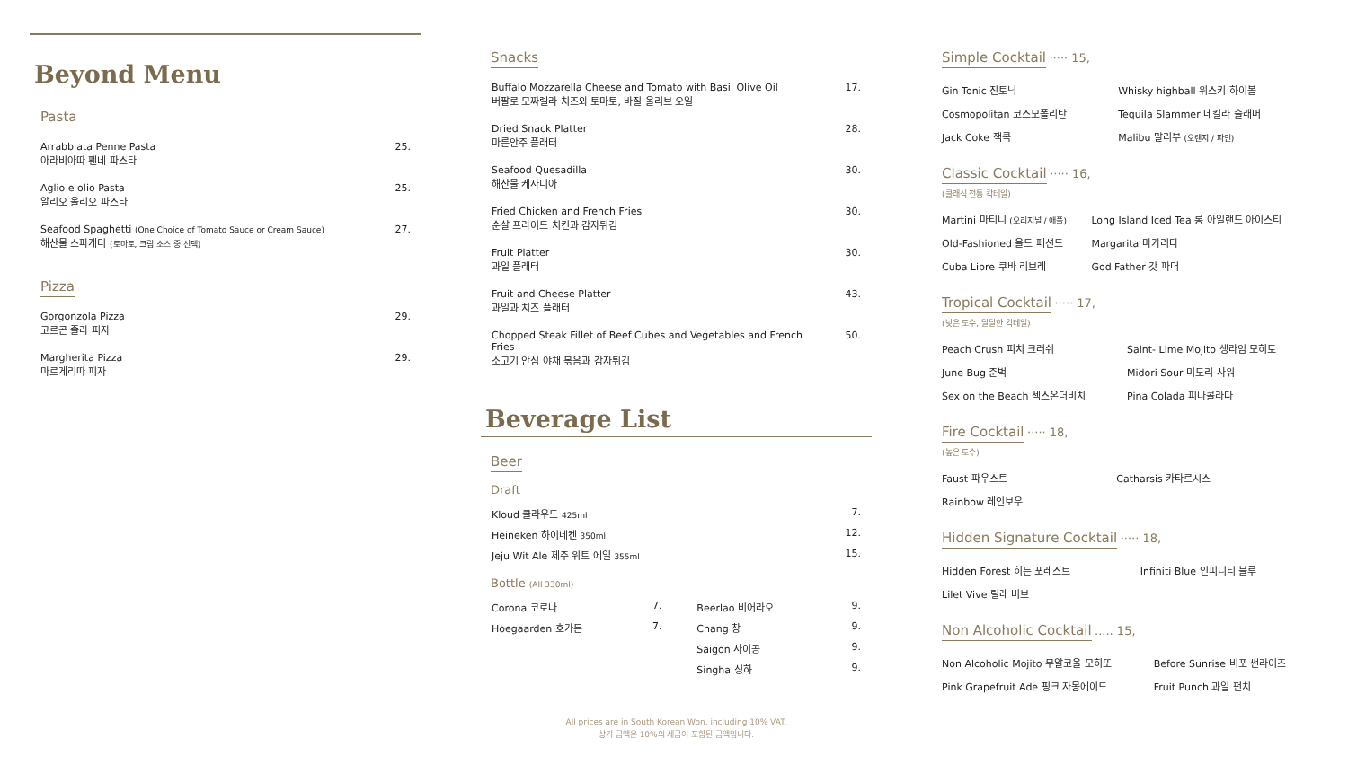Beyond Menu
Pasta
| Arrabbiata Penne Pasta 아라비아따 펜네 파스타 | 25. |
| Aglio e olio Pasta 알리오 올리오 파스타 | 25. |
| Seafood Spaghetti (One Choice of Tomato Sauce or Cream Sauce) 해산물 스파게티 (토마토, 크림 소스 중 선택) | 27. |
Pizza
| Gorgonzola Pizza 고르곤 졸라 피자 | 29. |
| Margherita Pizza 마르게리따 피자 | 29. |
Snacks
| Buffalo Mozzarella Cheese and Tomato with Basil Olive Oil 버팔로 모짜렐라 치즈와 토마토, 바질 올리브 오일 | 17. |
| Dried Snack Platter 마른안주 플래터 | 28. |
| Seafood Quesadilla 해산물 케사디아 | 30. |
| Fried Chicken and French Fries 순살 프라이드 치킨과 감자튀김 | 30. |
| Fruit Platter 과일 플래터 | 30. |
| Fruit and Cheese Platter 과일과 치즈 플래터 | 43. |
| Chopped Steak Fillet of Beef Cubes and Vegetables and French Fries 소고기 안심 야채 볶음과 감자튀김 | 50. |
Beverage List
Beer
Draft
| Kloud 클라우드 425ml | 7. |
| Heineken 하이네켄 350ml | 12. |
| Jeju Wit Ale 제주 위트 에일 355ml | 15. |
Bottle (All 330ml)
| Corona 코로나 | 7. | Beerlao 비어라오 | 9. |
| Hoegaarden 호가든 | 7. | Chang 창 | 9. |
| | | Saigon 사이공 | 9. |
| | | Singha 싱하 | 9. |
All prices are in South Korean Won, including 10% VAT.
상기 금액은 10%의 세금이 포함된 금액입니다.
Simple Cocktail
····· 15,
| Gin Tonic 진토닉 | Whisky highball 위스키 하이볼 |
| Cosmopolitan 코스모폴리탄 | Tequila Slammer 데킬라 슬래머 |
| Jack Coke 잭콕 | Malibu 말리부 (오렌지 / 파인) |
Classic Cocktail
····· 16,
(클래식 전통 칵테일)
| Martini 마티니 (오리지널 / 애플) | Long Island Iced Tea 롱 아일랜드 아이스티 |
| Old-Fashioned 올드 패션드 | Margarita 마가리타 |
| Cuba Libre 쿠바 리브레 | God Father 갓 파더 |
Tropical Cocktail
····· 17,
(낮은 도수, 달달한 칵테일)
| Peach Crush 피치 크러쉬 | Saint- Lime Mojito 생라임 모히토 |
| June Bug 준벅 | Midori Sour 미도리 사워 |
| Sex on the Beach 섹스온더비치 | Pina Colada 피나콜라다 |
Fire Cocktail
····· 18,
(높은 도수)
| Faust 파우스트 | Catharsis 카타르시스 |
| Rainbow 레인보우 | |
Hidden Signature Cocktail
····· 18,
| Hidden Forest 히든 포레스트 | Infiniti Blue 인피니티 블루 |
| Lilet Vive 릴레 비브 | |
Non Alcoholic Cocktail
..... 15,
| Non Alcoholic Mojito 무알코올 모히또 | Before Sunrise 비포 썬라이즈 |
| Pink Grapefruit Ade 핑크 자몽에이드 | Fruit Punch 과일 펀치 |